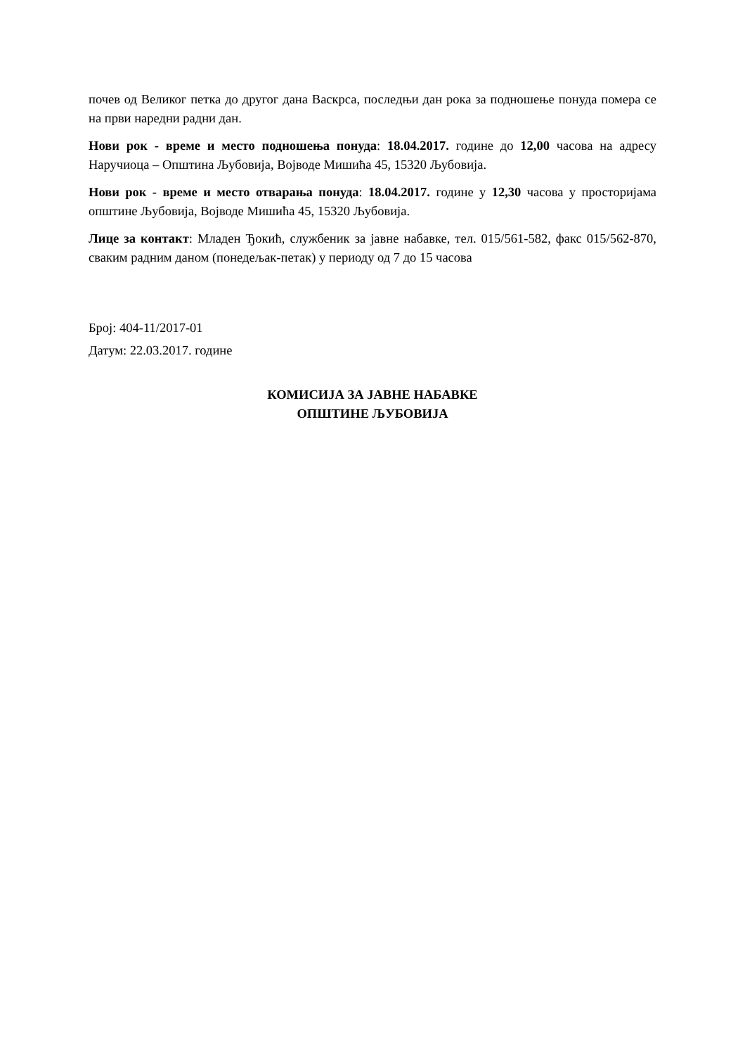почев од Великог петка до другог дана Васкрса, последњи дан рока за подношење понуда помера се на први наредни радни дан.
Нови рок - време и место подношења понуда: 18.04.2017. године до 12,00 часова на адресу Наручиоца – Општина Љубовија, Војводе Мишића 45, 15320 Љубовија.
Нови рок - време и место отварања понуда: 18.04.2017. године у 12,30 часова у просторијама општине Љубовија, Војводе Мишића 45, 15320 Љубовија.
Лице за контакт: Младен Ђокић, службеник за јавне набавке, тел. 015/561-582, факс 015/562-870, сваким радним даном (понедељак-петак) у периоду од 7 до 15 часова
Број: 404-11/2017-01
Датум: 22.03.2017. године
КОМИСИЈА ЗА ЈАВНЕ НАБАВКЕ
ОПШТИНЕ ЉУБОВИЈА